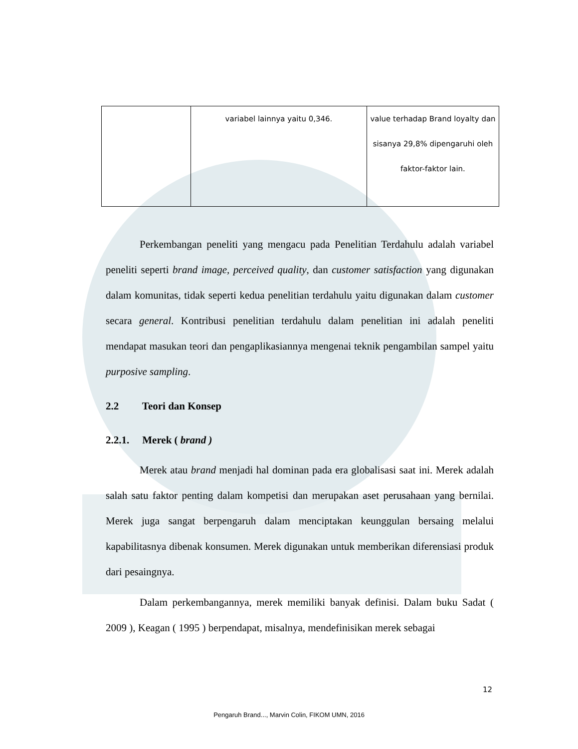| | variabel lainnya yaitu 0,346. | value terhadap Brand loyalty dan sisanya 29,8% dipengaruhi oleh faktor-faktor lain. |
Perkembangan peneliti yang mengacu pada Penelitian Terdahulu adalah variabel peneliti seperti brand image, perceived quality, dan customer satisfaction yang digunakan dalam komunitas, tidak seperti kedua penelitian terdahulu yaitu digunakan dalam customer secara general. Kontribusi penelitian terdahulu dalam penelitian ini adalah peneliti mendapat masukan teori dan pengaplikasiannya mengenai teknik pengambilan sampel yaitu purposive sampling.
2.2 Teori dan Konsep
2.2.1. Merek ( brand )
Merek atau brand menjadi hal dominan pada era globalisasi saat ini. Merek adalah salah satu faktor penting dalam kompetisi dan merupakan aset perusahaan yang bernilai. Merek juga sangat berpengaruh dalam menciptakan keunggulan bersaing melalui kapabilitasnya dibenak konsumen. Merek digunakan untuk memberikan diferensiasi produk dari pesaingnya.
Dalam perkembangannya, merek memiliki banyak definisi. Dalam buku Sadat ( 2009 ), Keagan ( 1995 ) berpendapat, misalnya, mendefinisikan merek sebagai
12
Pengaruh Brand..., Marvin Colin, FIKOM UMN, 2016